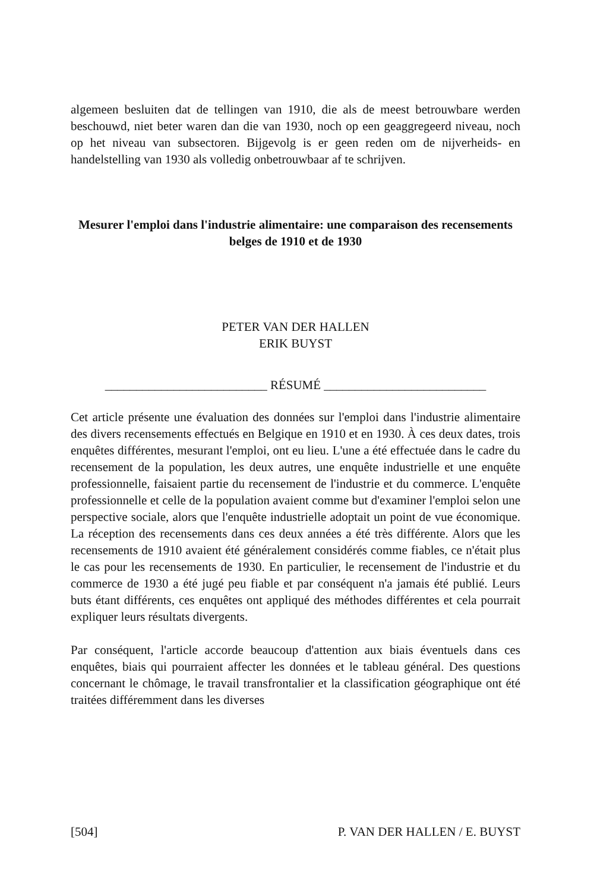algemeen besluiten dat de tellingen van 1910, die als de meest betrouwbare werden beschouwd, niet beter waren dan die van 1930, noch op een geaggre­geerd niveau, noch op het niveau van subsectoren. Bijgevolg is er geen reden om de nijverheids- en handelstelling van 1930 als volledig onbetrouwbaar af te schrijven.
Mesurer l'emploi dans l'industrie alimentaire: une comparaison des recensements belges de 1910 et de 1930
PETER VAN DER HALLEN
ERIK BUYST
__________________________ RÉSUMÉ __________________________
Cet article présente une évaluation des données sur l'emploi dans l'industrie alimentaire des divers recensements effectués en Belgique en 1910 et en 1930. À ces deux dates, trois enquêtes différentes, mesurant l'emploi, ont eu lieu. L'une a été effectuée dans le cadre du recensement de la population, les deux autres, une enquête industrielle et une enquête professionnelle, faisaient partie du recensement de l'industrie et du commerce. L'enquête profession­nelle et celle de la population avaient comme but d'examiner l'emploi selon une perspective sociale, alors que l'enquête industrielle adoptait un point de vue économique. La réception des recensements dans ces deux années a été très différente. Alors que les recensements de 1910 avaient été généralement considérés comme fiables, ce n'était plus le cas pour les recensements de 1930. En particulier, le recensement de l'industrie et du commerce de 1930 a été jugé peu fiable et par conséquent n'a jamais été publié. Leurs buts étant différents, ces enquêtes ont appliqué des méthodes différentes et cela pourrait expliquer leurs résultats divergents.
Par conséquent, l'article accorde beaucoup d'attention aux biais éventuels dans ces enquêtes, biais qui pourraient affecter les données et le tableau géné­ral. Des questions concernant le chômage, le travail transfrontalier et la classification géographique ont été traitées différemment dans les diverses
[504] P. VAN DER HALLEN / E. BUYST